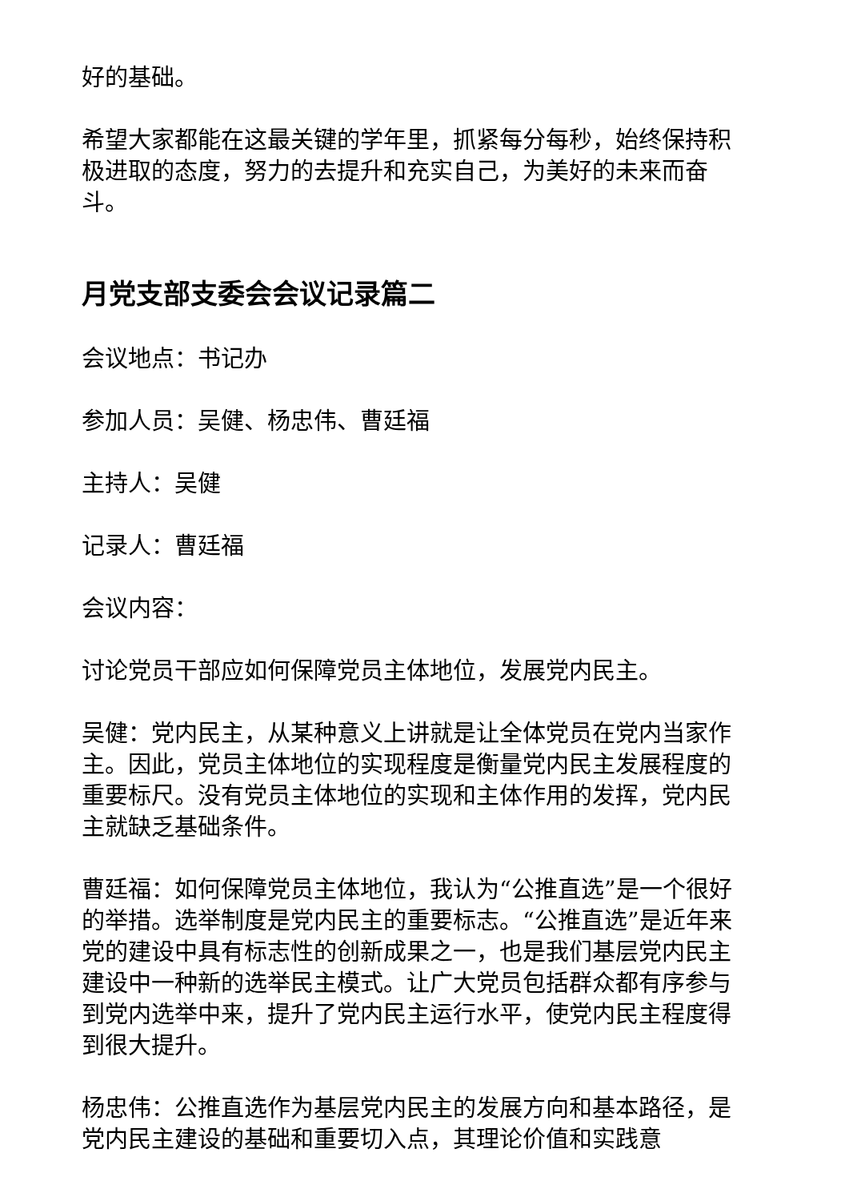好的基础。
希望大家都能在这最关键的学年里，抓紧每分每秒，始终保持积极进取的态度，努力的去提升和充实自己，为美好的未来而奋斗。
月党支部支委会会议记录篇二
会议地点：书记办
参加人员：吴健、杨忠伟、曹廷福
主持人：吴健
记录人：曹廷福
会议内容：
讨论党员干部应如何保障党员主体地位，发展党内民主。
吴健：党内民主，从某种意义上讲就是让全体党员在党内当家作主。因此，党员主体地位的实现程度是衡量党内民主发展程度的重要标尺。没有党员主体地位的实现和主体作用的发挥，党内民主就缺乏基础条件。
曹廷福：如何保障党员主体地位，我认为“公推直选”是一个很好的举措。选举制度是党内民主的重要标志。“公推直选”是近年来党的建设中具有标志性的创新成果之一，也是我们基层党内民主建设中一种新的选举民主模式。让广大党员包括群众都有序参与到党内选举中来，提升了党内民主运行水平，使党内民主程度得到很大提升。
杨忠伟：公推直选作为基层党内民主的发展方向和基本路径，是党内民主建设的基础和重要切入点，其理论价值和实践意